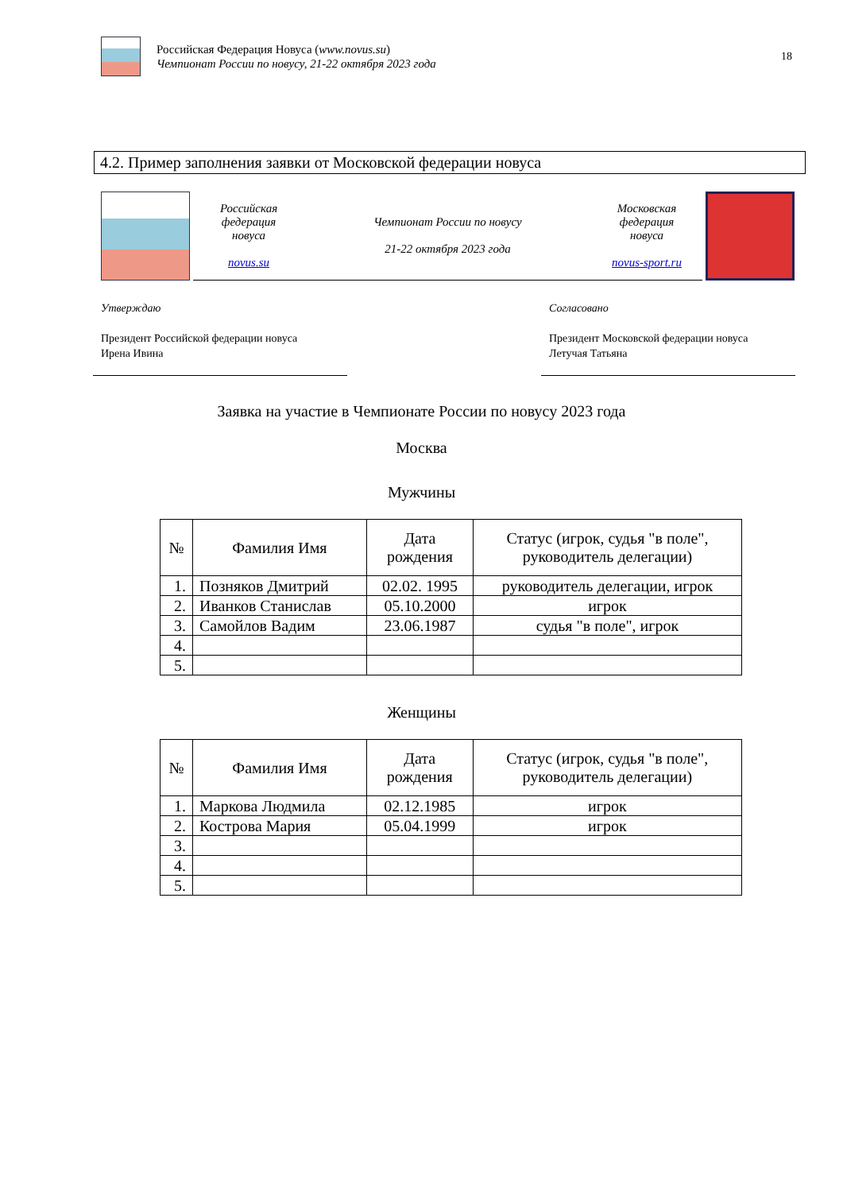Российская Федерация Новуса (www.novus.su)
Чемпионат России по новусу, 21-22 октября 2023 года
18
4.2. Пример заполнения заявки от Московской федерации новуса
Российская
федерация
новуса
novus.su
Чемпионат России по новусу
21-22 октября 2023 года
Московская
федерация
новуса
novus-sport.ru
Утверждаю
Президент Российской федерации новуса
Ирена Ивина
Согласовано
Президент Московской федерации новуса
Летучая Татьяна
Заявка на участие в Чемпионате России по новусу 2023 года
Москва
Мужчины
| № | Фамилия Имя | Дата рождения | Статус (игрок, судья "в поле", руководитель делегации) |
| --- | --- | --- | --- |
| 1. | Позняков Дмитрий | 02.02. 1995 | руководитель делегации, игрок |
| 2. | Иванков Станислав | 05.10.2000 | игрок |
| 3. | Самойлов Вадим | 23.06.1987 | судья "в поле", игрок |
| 4. | | | |
| 5. | | | |
Женщины
| № | Фамилия Имя | Дата рождения | Статус (игрок, судья "в поле", руководитель делегации) |
| --- | --- | --- | --- |
| 1. | Маркова Людмила | 02.12.1985 | игрок |
| 2. | Кострова Мария | 05.04.1999 | игрок |
| 3. | | | |
| 4. | | | |
| 5. | | | |